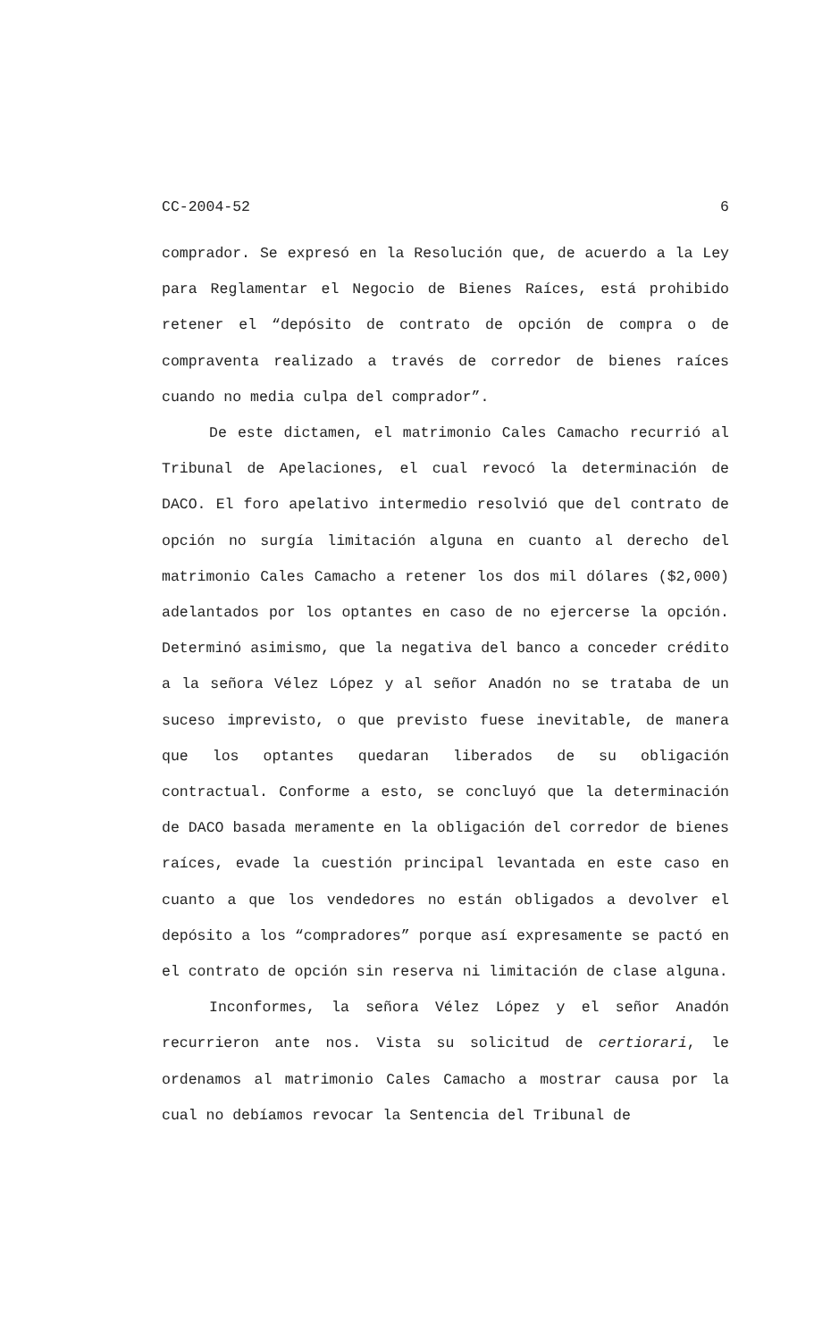CC-2004-52 6
comprador. Se expresó en la Resolución que, de acuerdo a la Ley para Reglamentar el Negocio de Bienes Raíces, está prohibido retener el “depósito de contrato de opción de compra o de compraventa realizado a través de corredor de bienes raíces cuando no media culpa del comprador”.
De este dictamen, el matrimonio Cales Camacho recurrió al Tribunal de Apelaciones, el cual revocó la determinación de DACO. El foro apelativo intermedio resolvió que del contrato de opción no surgía limitación alguna en cuanto al derecho del matrimonio Cales Camacho a retener los dos mil dólares ($2,000) adelantados por los optantes en caso de no ejercerse la opción. Determinó asimismo, que la negativa del banco a conceder crédito a la señora Vélez López y al señor Anadón no se trataba de un suceso imprevisto, o que previsto fuese inevitable, de manera que los optantes quedaran liberados de su obligación contractual. Conforme a esto, se concluyó que la determinación de DACO basada meramente en la obligación del corredor de bienes raíces, evade la cuestión principal levantada en este caso en cuanto a que los vendedores no están obligados a devolver el depósito a los “compradores” porque así expresamente se pactó en el contrato de opción sin reserva ni limitación de clase alguna.
Inconformes, la señora Vélez López y el señor Anadón recurrieron ante nos. Vista su solicitud de certiorari, le ordenamos al matrimonio Cales Camacho a mostrar causa por la cual no debíamos revocar la Sentencia del Tribunal de